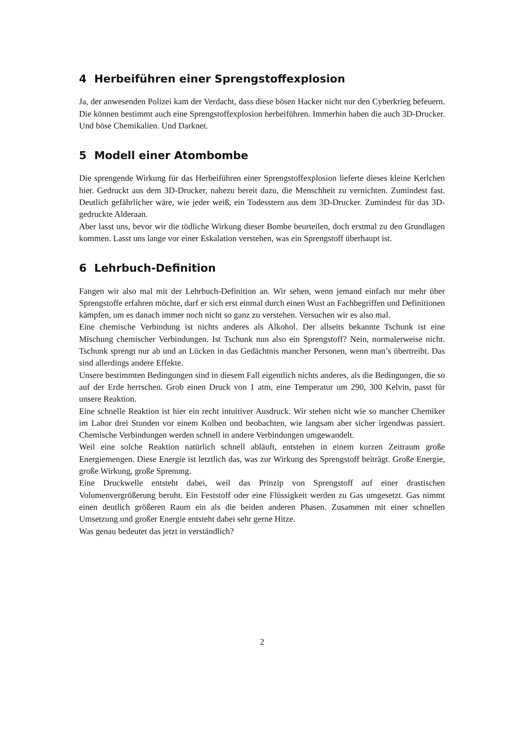4 Herbeiführen einer Sprengstoffexplosion
Ja, der anwesenden Polizei kam der Verdacht, dass diese bösen Hacker nicht nur den Cyberkrieg befeuern. Die können bestimmt auch eine Sprengstoffexplosion herbeiführen. Immerhin haben die auch 3D-Drucker. Und böse Chemikalien. Und Darknet.
5 Modell einer Atombombe
Die sprengende Wirkung für das Herbeiführen einer Sprengstoffexplosion lieferte dieses kleine Kerlchen hier. Gedruckt aus dem 3D-Drucker, nahezu bereit dazu, die Menschheit zu vernichten. Zumindest fast. Deutlich gefährlicher wäre, wie jeder weiß, ein Todesstern aus dem 3D-Drucker. Zumindest für das 3D-gedruckte Alderaan.
Aber lasst uns, bevor wir die tödliche Wirkung dieser Bombe beurteilen, doch erstmal zu den Grundlagen kommen. Lasst uns lange vor einer Eskalation verstehen, was ein Sprengstoff überhaupt ist.
6 Lehrbuch-Definition
Fangen wir also mal mit der Lehrbuch-Definition an. Wir sehen, wenn jemand einfach nur mehr über Sprengstoffe erfahren möchte, darf er sich erst einmal durch einen Wust an Fachbegriffen und Definitionen kämpfen, um es danach immer noch nicht so ganz zu verstehen. Versuchen wir es also mal.
Eine chemische Verbindung ist nichts anderes als Alkohol. Der allseits bekannte Tschunk ist eine Mischung chemischer Verbindungen. Ist Tschunk nun also ein Sprengstoff? Nein, normalerweise nicht. Tschunk sprengt nur ab und an Lücken in das Gedächtnis mancher Personen, wenn man’s übertreibt. Das sind allerdings andere Effekte.
Unsere bestimmten Bedingungen sind in diesem Fall eigentlich nichts anderes, als die Bedingungen, die so auf der Erde herrschen. Grob einen Druck von 1 atm, eine Temperatur um 290, 300 Kelvin, passt für unsere Reaktion.
Eine schnelle Reaktion ist hier ein recht intuitiver Ausdruck. Wir stehen nicht wie so mancher Chemiker im Labor drei Stunden vor einem Kolben und beobachten, wie langsam aber sicher irgendwas passiert. Chemische Verbindungen werden schnell in andere Verbindungen umgewandelt.
Weil eine solche Reaktion natürlich schnell abläuft, entstehen in einem kurzen Zeitraum große Energiemengen. Diese Energie ist letztlich das, was zur Wirkung des Sprengstoff beiträgt. Große Energie, große Wirkung, große Sprenung.
Eine Druckwelle entsteht dabei, weil das Prinzip von Sprengstoff auf einer drastischen Volumenvergrößerung beruht. Ein Feststoff oder eine Flüssigkeit werden zu Gas umgesetzt. Gas nimmt einen deutlich größeren Raum ein als die beiden anderen Phasen. Zusammen mit einer schnellen Umsetzung und großer Energie entsteht dabei sehr gerne Hitze.
Was genau bedeutet das jetzt in verständlich?
2